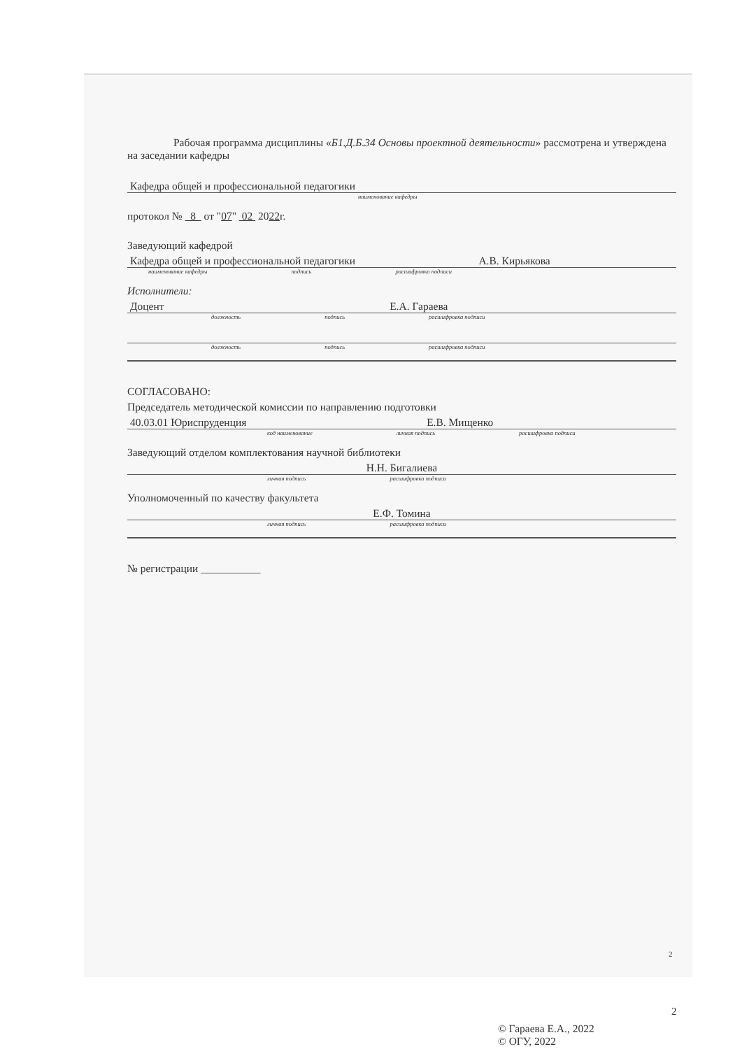Рабочая программа дисциплины «Б1.Д.Б.34 Основы проектной деятельности» рассмотрена и утверждена на заседании кафедры
Кафедра общей и профессиональной педагогики
наименование кафедры
протокол № 8 от "07" 02 2022г.
Заведующий кафедрой
Кафедра общей и профессиональной педагогики А.В. Кирьякова
наименование кафедры подпись расшифровка подписи
Исполнители:
Доцент Е.А. Гараева
должность подпись расшифровка подписи
должность подпись расшифровка подписи
СОГЛАСОВАНО:
Председатель методической комиссии по направлению подготовки
40.03.01 Юриспруденция Е.В. Мищенко
код наименование личная подпись расшифровка подписи
Заведующий отделом комплектования научной библиотеки
Н.Н. Бигалиева
личная подпись расшифровка подписи
Уполномоченный по качеству факультета
Е.Ф. Томина
личная подпись расшифровка подписи
№ регистрации ___________
© Гараева Е.А., 2022
© ОГУ, 2022
2
2